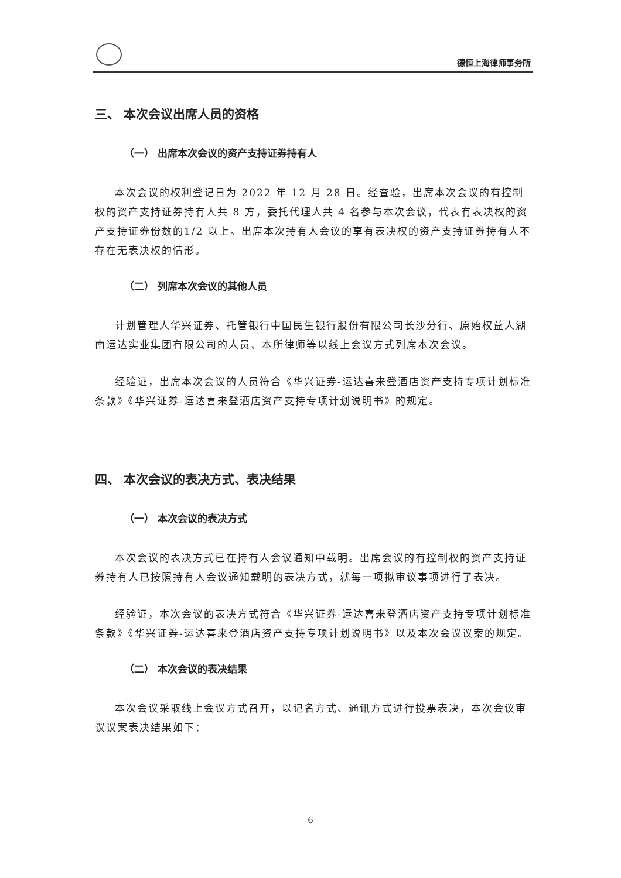德恒上海律师事务所
三、 本次会议出席人员的资格
（一） 出席本次会议的资产支持证券持有人
本次会议的权利登记日为 2022 年 12 月 28 日。经查验，出席本次会议的有控制权的资产支持证券持有人共 8 方，委托代理人共 4 名参与本次会议，代表有表决权的资产支持证券份数的1/2 以上。出席本次持有人会议的享有表决权的资产支持证券持有人不存在无表决权的情形。
（二） 列席本次会议的其他人员
计划管理人华兴证券、托管银行中国民生银行股份有限公司长沙分行、原始权益人湖南运达实业集团有限公司的人员、本所律师等以线上会议方式列席本次会议。
经验证，出席本次会议的人员符合《华兴证券-运达喜来登酒店资产支持专项计划标准条款》《华兴证券-运达喜来登酒店资产支持专项计划说明书》的规定。
四、 本次会议的表决方式、表决结果
（一） 本次会议的表决方式
本次会议的表决方式已在持有人会议通知中载明。出席会议的有控制权的资产支持证券持有人已按照持有人会议通知载明的表决方式，就每一项拟审议事项进行了表决。
经验证，本次会议的表决方式符合《华兴证券-运达喜来登酒店资产支持专项计划标准条款》《华兴证券-运达喜来登酒店资产支持专项计划说明书》以及本次会议议案的规定。
（二） 本次会议的表决结果
本次会议采取线上会议方式召开，以记名方式、通讯方式进行投票表决，本次会议审议议案表决结果如下：
6